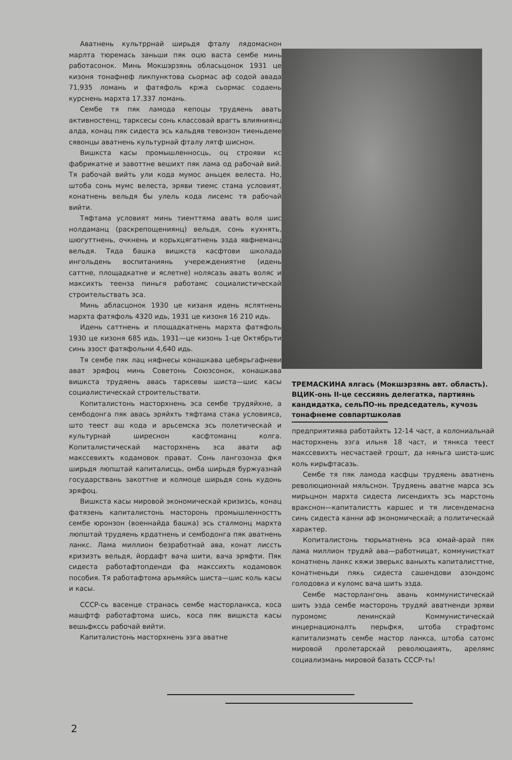Аватнень культррнай ширьдя фталу лядомаснон марлта тюремась заньши пяк оцю васта сембе минь работасонок. Минь Мокшэрзянь обласьцонок 1931 це кизоня тонафнеф ликпунктова сьормас аф содой авада 71,935 ломань и фатяфоль кржа сьормас содаень курснень мархта 17.337 ломань.
Сембе тя пяк ламода кепоцы трудяень авать активностенц, тарксесы сонь классовай врагть влияниянц алда, конац пяк сидеста эсь кальдяв тевонзон тиеньдеме сявонцы аватнень культурнай фталу лятф шиснон.
Вишкста касы промышленносць, оц строяви кс фабрикатне и завоттне вешихт пяк лама од рабочай вий. Тя рабочай вийть ули кода мумос аньцек велеста. Но, штоба сонь мумс велеста, эряви тиемс стама условият, конатнень вельдя бы улель кода лисемс тя рабочай вийти.
Тяфтама условият минь тиенттяма авать воля шис нолдаманц (раскрепощениянц) вельдя, сонь кухнять, шюгуттнень, очкнень и корьхцягатнень эзда явфнеманц вельдя. Тяда башка вишкста касфтови школада ингольдень воспитаниянь учереждениятне (идень саттне, площадкатне и яслетне) нолясазь авать воляс и максихть теенза пиньгя работамс социалистическай строительствать эса.
Минь абласцонок 1930 це кизаня идень яслятнень мархта фатяфоль 4320 идь, 1931 це кизоня 16 210 идь.
Идень саттнень и площадкатнень мархта фатяфоль 1930 це кизоня 685 идь, 1931—це кизонь 1-це Октябрьти синь эзост фатяфольни 4,640 идь.
Тя сембе пяк лац няфнесы конашкава цебярьгафневи ават эряфоц минь Советонь Союзсонок, конашкава вишкста трудяень авась тарксевы шиста—шис касы социалистическай строительствати.
Копиталистонь масторхнень эса сембе трудяйхне, а сембодонга пяк авась эряйхть тяфтама стака условияса, што теест аш кода и арьсемска эсь полетическай и культурнай ширеснон касфтоманц колга. Копиталистическай масторхнень эса авати аф макссевихть кодамовок прават. Сонь лангозонза фкя ширьдя люпштай капиталисць, омба ширьдя буржуазнай государствань закоттне и колмоце ширьдя сонь кудонь эряфоц.
Вишкста касы мировой экономическай кризизсь, конац фатязень капиталистонь масторонь промышленностть сембе юронзон (военнайда башка) эсь сталмонц мархта люпштай трудяень крдатнень и сембодонга пяк аватнень ланкс. Лама миллион безработнай ава, конат лиссть кризизть вельдя, йордафт вача шити, вача эряфти. Пяк сидеста работафтопденди фа макссихть кодамовок пособия. Тя работафтома арьмяйсь шиста—шис коль касы и касы.
СССР-сь васенце странась сембе масторланкса, коса машфтф работафтома шись, коса пяк вишкста касы вешьфкссь рабочай вийти.
Капиталистонь масторхнень эзга аватне
ТРЕМАСКИНА ялгась (Мокшэрзянь авт. область). ВЦИК-онь II-це сессиянь делегатка, партиянь кандидатка, сельПО-нь председатель, кучозь тонафнеме совпартшколав
предприятиява работайхть 12-14 част, а колониальнай масторхнень эзга ильня 18 част, и тянкса теест макссевихть несчастаей грошт, да няньга шиста-шис коль кирьфтасазь.
Сембе тя пяк ламода касфцы трудяень аватнень революционнай мяльснон. Трудяень аватне марса эсь мирьцнон мархта сидеста лисендихть эсь марстонь вракснон—капиталистть каршес и тя лисендемасна синь сидеста канни аф экономическай; а политическай характер.
Копиталистонь тюрьматнень эса юмай-арай пяк лама миллион трудяй ава—работницат, коммунисткат конатнень ланкс кяжи зверькс ваныхть капиталисттне, конатненьди пякь сидеста сашендови азондомс голодовка и куломс вача шить эзда.
Сембе масторлангонь авань коммунистическай шить эзда сембе масторонь трудяй аватненди эряви пуромомс ленинскай Коммунистическай инцернационалть перьфкя, штоба страфтомс капитализмать сембе мастор ланкса, штоба сатомс мировой пролетарскай революцаиять, арелямс социализмань мировой базать СССР-ть!
2